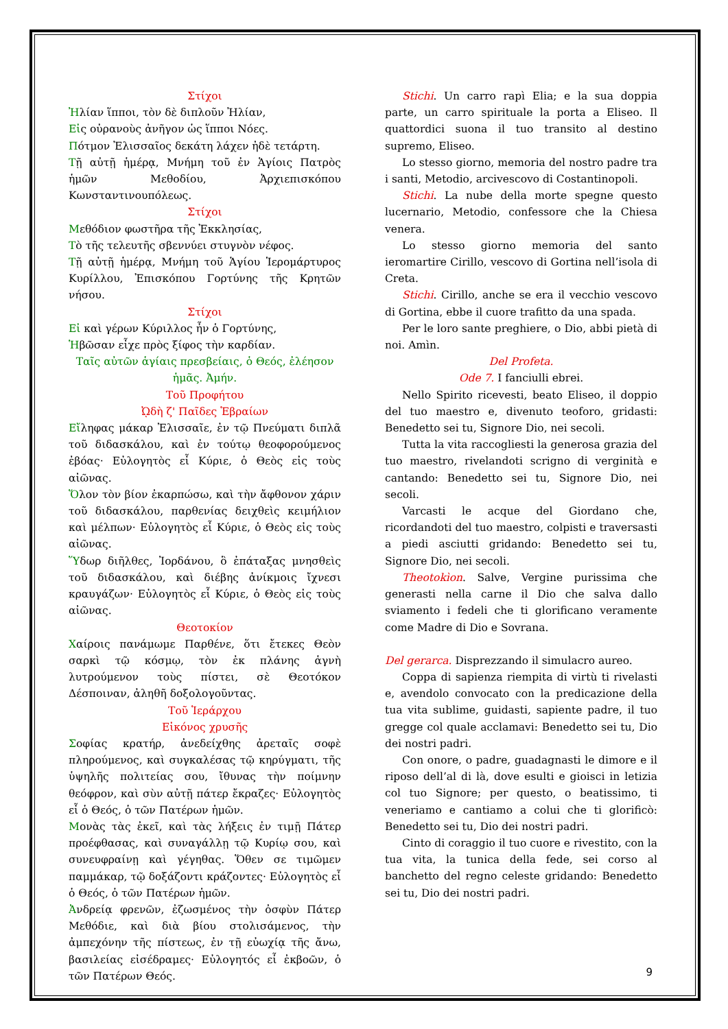Στίχοι
Ἠλίαν ἵπποι, τὸν δὲ διπλοῦν Ἠλίαν,
Εἰς οὐρανοὺς ἀνῆγον ὡς ἵπποι Νόες.
Πότμον Ἐλισσαῖος δεκάτη λάχεν ἠδὲ τετάρτη.
Τῇ αὐτῇ ἡμέρᾳ, Μνήμη τοῦ ἐν Ἁγίοις Πατρὸς ἡμῶν Μεθοδίου, Ἀρχιεπισκόπου Κωνσταντινουπόλεως.
Στίχοι
Μεθόδιον φωστῆρα τῆς Ἐκκλησίας,
Τὸ τῆς τελευτῆς σβεννύει στυγνὸν νέφος.
Τῇ αὐτῇ ἡμέρᾳ, Μνήμη τοῦ Ἁγίου Ἱερομάρτυρος Κυρίλλου, Ἐπισκόπου Γορτύνης τῆς Κρητῶν νήσου.
Στίχοι
Εἰ καὶ γέρων Κύριλλος ἦν ὁ Γορτύνης,
Ἡβῶσαν εἶχε πρὸς ξίφος τὴν καρδίαν.
Ταῖς αὐτῶν ἁγίαις πρεσβείαις, ὁ Θεός, ἐλέησον ἡμᾶς. Ἀμήν.
Τοῦ Προφήτου
ᾨδὴ ζ' Παῖδες Ἑβραίων
Εἴληφας μάκαρ Ἐλισσαῖε, ἐν τῷ Πνεύματι διπλᾶ τοῦ διδασκάλου, καὶ ἐν τούτῳ θεοφορούμενος ἐβόας· Εὐλογητὸς εἶ Κύριε, ὁ Θεὸς εἰς τοὺς αἰῶνας.
Ὅλον τὸν βίον ἐκαρπώσω, καὶ τὴν ἄφθονον χάριν τοῦ διδασκάλου, παρθενίας δειχθεὶς κειμήλιον καὶ μέλπων· Εὐλογητὸς εἶ Κύριε, ὁ Θεὸς εἰς τοὺς αἰῶνας.
Ὕδωρ διῆλθες, Ἰορδάνου, ὃ ἐπάταξας μνησθεὶς τοῦ διδασκάλου, καὶ διέβης ἀνίκμοις ἴχνεσι κραυγάζων· Εὐλογητὸς εἶ Κύριε, ὁ Θεὸς εἰς τοὺς αἰῶνας.
Θεοτοκίον
Χαίροις πανάμωμε Παρθένε, ὅτι ἔτεκες Θεὸν σαρκὶ τῷ κόσμῳ, τὸν ἐκ πλάνης ἁγνὴ λυτρούμενον τοὺς πίστει, σὲ Θεοτόκον Δέσποιναν, ἀληθῆ δοξολογοῦντας.
Τοῦ Ἱεράρχου
Εἰκόνος χρυσῆς
Σοφίας κρατήρ, ἀνεδείχθης ἀρεταῖς σοφὲ πληρούμενος, καὶ συγκαλέσας τῷ κηρύγματι, τῆς ὑψηλῆς πολιτείας σου, ἴθυνας τὴν ποίμνην θεόφρον, καὶ σὺν αὐτῇ πάτερ ἔκραζες· Εὐλογητὸς εἶ ὁ Θεός, ὁ τῶν Πατέρων ἡμῶν.
Μονὰς τὰς ἐκεῖ, καὶ τὰς λήξεις ἐν τιμῇ Πάτερ προέφθασας, καὶ συναγάλλῃ τῷ Κυρίῳ σου, καὶ συνευφραίνῃ καὶ γέγηθας. Ὅθεν σε τιμῶμεν παμμάκαρ, τῷ δοξάζοντι κράζοντες· Εὐλογητὸς εἶ ὁ Θεός, ὁ τῶν Πατέρων ἡμῶν.
Ἀνδρείᾳ φρενῶν, ἐζωσμένος τὴν ὀσφὺν Πάτερ Μεθόδιε, καὶ διὰ βίου στολισάμενος, τὴν ἀμπεχόνην τῆς πίστεως, ἐν τῇ εὐωχίᾳ τῆς ἄνω, βασιλείας εἰσέδραμες· Εὐλογητός εἶ ἐκβοῶν, ὁ τῶν Πατέρων Θεός.
Stichi. Un carro rapì Elia; e la sua doppia parte, un carro spirituale la porta a Eliseo. Il quattordici suona il tuo transito al destino supremo, Eliseo.
Lo stesso giorno, memoria del nostro padre tra i santi, Metodio, arcivescovo di Costantinopoli.
Stichi. La nube della morte spegne questo lucernario, Metodio, confessore che la Chiesa venera.
Lo stesso giorno memoria del santo ieromartire Cirillo, vescovo di Gortina nell’isola di Creta.
Stichi. Cirillo, anche se era il vecchio vescovo di Gortina, ebbe il cuore trafitto da una spada.
Per le loro sante preghiere, o Dio, abbi pietà di noi. Amìn.
Del Profeta.
Ode 7. I fanciulli ebrei.
Nello Spirito ricevesti, beato Eliseo, il doppio del tuo maestro e, divenuto teoforo, gridasti: Benedetto sei tu, Signore Dio, nei secoli.
Tutta la vita raccogliesti la generosa grazia del tuo maestro, rivelandoti scrigno di verginità e cantando: Benedetto sei tu, Signore Dio, nei secoli.
Varcasti le acque del Giordano che, ricordandoti del tuo maestro, colpisti e traversasti a piedi asciutti gridando: Benedetto sei tu, Signore Dio, nei secoli.
Theotokìon. Salve, Vergine purissima che generasti nella carne il Dio che salva dallo sviamento i fedeli che ti glorificano veramente come Madre di Dio e Sovrana.
Del gerarca. Disprezzando il simulacro aureo.
Coppa di sapienza riempita di virtù ti rivelasti e, avendolo convocato con la predicazione della tua vita sublime, guidasti, sapiente padre, il tuo gregge col quale acclamavi: Benedetto sei tu, Dio dei nostri padri.
Con onore, o padre, guadagnasti le dimore e il riposo dell’al di là, dove esulti e gioisci in letizia col tuo Signore; per questo, o beatissimo, ti veneriamo e cantiamo a colui che ti glorificò: Benedetto sei tu, Dio dei nostri padri.
Cinto di coraggio il tuo cuore e rivestito, con la tua vita, la tunica della fede, sei corso al banchetto del regno celeste gridando: Benedetto sei tu, Dio dei nostri padri.
9